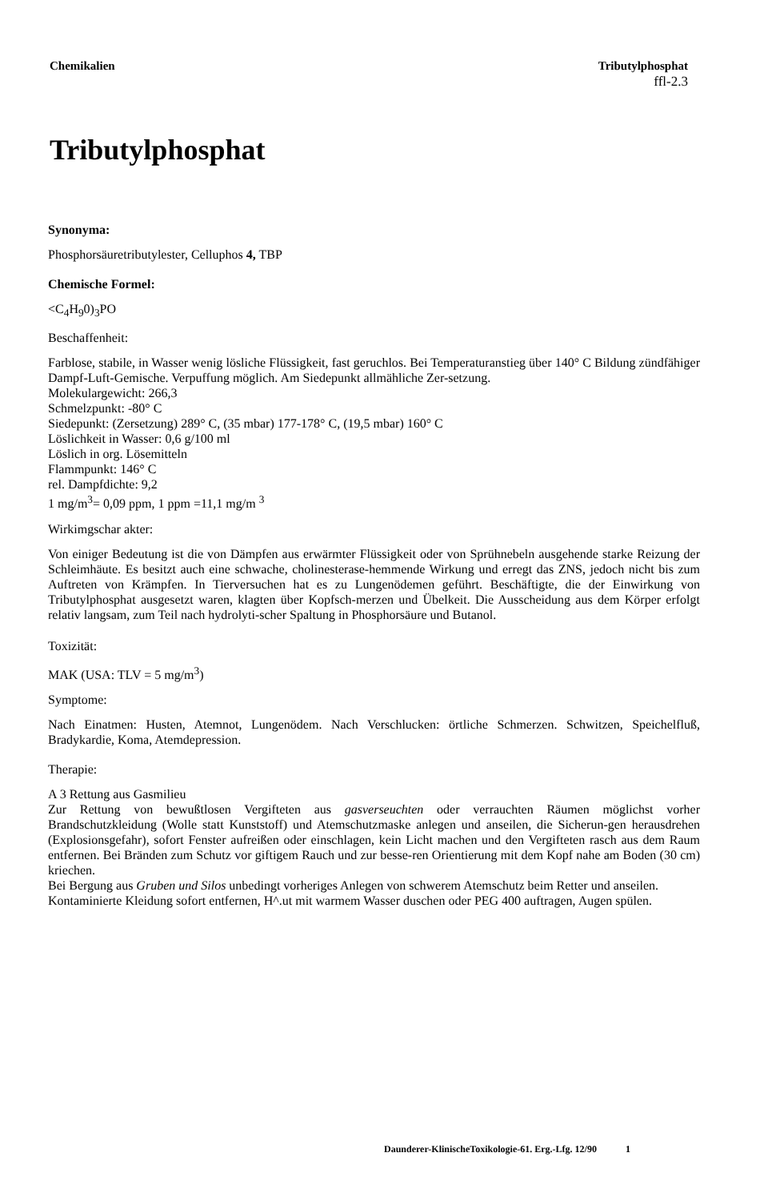Chemikalien Tributylphosphat
ffl-2.3
Tributylphosphat
Synonyma:
Phosphorsäuretributylester, Celluphos 4, TBP
Chemische Formel:
<C<sub>4</sub>H<sub>9</sub>0)<sub>3</sub>PO
Beschaffenheit:
Farblose, stabile, in Wasser wenig lösliche Flüssigkeit, fast geruchlos. Bei Temperaturanstieg über 140° C Bildung zündfähiger Dampf-Luft-Gemische. Verpuffung möglich. Am Siedepunkt allmähliche Zer-setzung.
Molekulargewicht: 266,3
Schmelzpunkt: -80° C
Siedepunkt: (Zersetzung) 289° C, (35 mbar) 177-178° C, (19,5 mbar) 160° C
Löslichkeit in Wasser: 0,6 g/100 ml
Löslich in org. Lösemitteln
Flammpunkt: 146° C
rel. Dampfdichte: 9,2
1 mg/m<sup>3</sup>= 0,09 ppm, 1 ppm =11,1 mg/m <sup>3</sup>
Wirkimgschar akter:
Von einiger Bedeutung ist die von Dämpfen aus erwärmter Flüssigkeit oder von Sprühnebeln ausgehende starke Reizung der Schleimhäute. Es besitzt auch eine schwache, cholinesterase-hemmende Wirkung und erregt das ZNS, jedoch nicht bis zum Auftreten von Krämpfen. In Tierversuchen hat es zu Lungenödemen geführt. Beschäftigte, die der Einwirkung von Tributylphosphat ausgesetzt waren, klagten über Kopfsch-merzen und Übelkeit. Die Ausscheidung aus dem Körper erfolgt relativ langsam, zum Teil nach hydrolyti-scher Spaltung in Phosphorsäure und Butanol.
Toxizität:
MAK (USA: TLV = 5 mg/m<sup>3</sup>)
Symptome:
Nach Einatmen: Husten, Atemnot, Lungenödem. Nach Verschlucken: örtliche Schmerzen. Schwitzen, Speichelfluß, Bradykardie, Koma, Atemdepression.
Therapie:
A 3 Rettung aus Gasmilieu
Zur Rettung von bewußtlosen Vergifteten aus gasverseuchten oder verrauchten Räumen möglichst vorher Brandschutzkleidung (Wolle statt Kunststoff) und Atemschutzmaske anlegen und anseilen, die Sicherun-gen herausdrehen (Explosionsgefahr), sofort Fenster aufreißen oder einschlagen, kein Licht machen und den Vergifteten rasch aus dem Raum entfernen. Bei Bränden zum Schutz vor giftigem Rauch und zur besse-ren Orientierung mit dem Kopf nahe am Boden (30 cm) kriechen.
Bei Bergung aus Gruben und Silos unbedingt vorheriges Anlegen von schwerem Atemschutz beim Retter und anseilen.
Kontaminierte Kleidung sofort entfernen, H^.ut mit warmem Wasser duschen oder PEG 400 auftragen, Augen spülen.
Daunderer-KlinischeToxikologie-61. Erg.-Lfg. 12/90 1